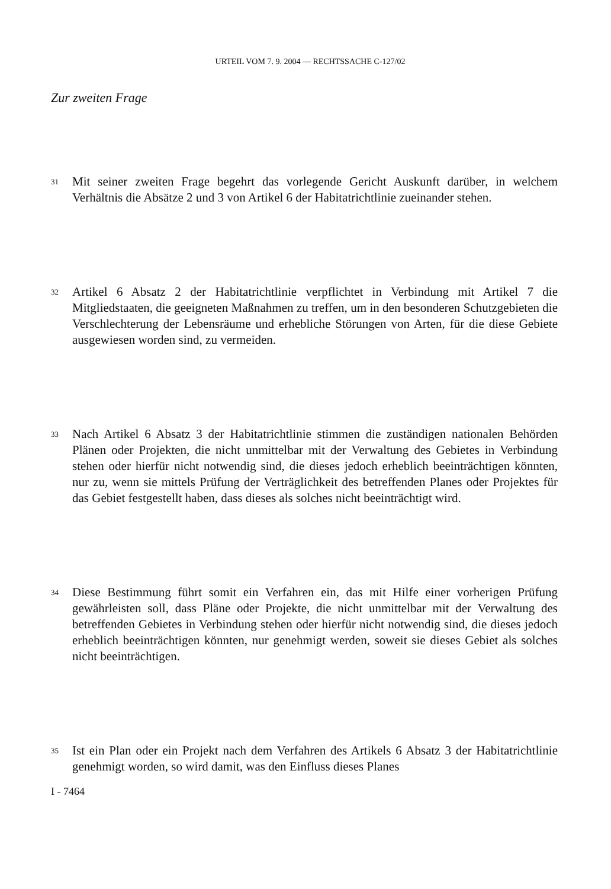URTEIL VOM 7. 9. 2004 — RECHTSSACHE C-127/02
Zur zweiten Frage
31 Mit seiner zweiten Frage begehrt das vorlegende Gericht Auskunft darüber, in welchem Verhältnis die Absätze 2 und 3 von Artikel 6 der Habitatrichtlinie zueinander stehen.
32 Artikel 6 Absatz 2 der Habitatrichtlinie verpflichtet in Verbindung mit Artikel 7 die Mitgliedstaaten, die geeigneten Maßnahmen zu treffen, um in den besonderen Schutzgebieten die Verschlechterung der Lebensräume und erhebliche Störungen von Arten, für die diese Gebiete ausgewiesen worden sind, zu vermeiden.
33 Nach Artikel 6 Absatz 3 der Habitatrichtlinie stimmen die zuständigen nationalen Behörden Plänen oder Projekten, die nicht unmittelbar mit der Verwaltung des Gebietes in Verbindung stehen oder hierfür nicht notwendig sind, die dieses jedoch erheblich beeinträchtigen könnten, nur zu, wenn sie mittels Prüfung der Verträglichkeit des betreffenden Planes oder Projektes für das Gebiet festgestellt haben, dass dieses als solches nicht beeinträchtigt wird.
34 Diese Bestimmung führt somit ein Verfahren ein, das mit Hilfe einer vorherigen Prüfung gewährleisten soll, dass Pläne oder Projekte, die nicht unmittelbar mit der Verwaltung des betreffenden Gebietes in Verbindung stehen oder hierfür nicht notwendig sind, die dieses jedoch erheblich beeinträchtigen könnten, nur genehmigt werden, soweit sie dieses Gebiet als solches nicht beeinträchtigen.
35 Ist ein Plan oder ein Projekt nach dem Verfahren des Artikels 6 Absatz 3 der Habitatrichtlinie genehmigt worden, so wird damit, was den Einfluss dieses Planes
I - 7464